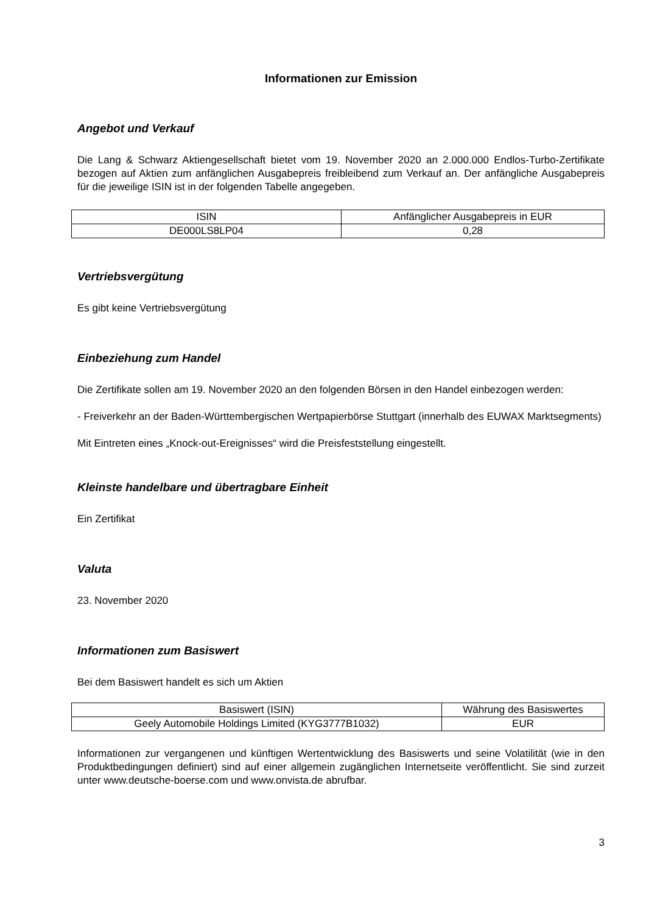Informationen zur Emission
Angebot und Verkauf
Die Lang & Schwarz Aktiengesellschaft bietet vom 19. November 2020 an 2.000.000 Endlos-Turbo-Zertifikate bezogen auf Aktien zum anfänglichen Ausgabepreis freibleibend zum Verkauf an. Der anfängliche Ausgabepreis für die jeweilige ISIN ist in der folgenden Tabelle angegeben.
| ISIN | Anfänglicher Ausgabepreis in EUR |
| --- | --- |
| DE000LS8LP04 | 0,28 |
Vertriebsvergütung
Es gibt keine Vertriebsvergütung
Einbeziehung zum Handel
Die Zertifikate sollen am 19. November 2020 an den folgenden Börsen in den Handel einbezogen werden:
- Freiverkehr an der Baden-Württembergischen Wertpapierbörse Stuttgart (innerhalb des EUWAX Marktsegments)
Mit Eintreten eines „Knock-out-Ereignisses“ wird die Preisfeststellung eingestellt.
Kleinste handelbare und übertragbare Einheit
Ein Zertifikat
Valuta
23. November 2020
Informationen zum Basiswert
Bei dem Basiswert handelt es sich um Aktien
| Basiswert (ISIN) | Währung des Basiswertes |
| --- | --- |
| Geely Automobile Holdings Limited (KYG3777B1032) | EUR |
Informationen zur vergangenen und künftigen Wertentwicklung des Basiswerts und seine Volatilität (wie in den Produktbedingungen definiert) sind auf einer allgemein zugänglichen Internetseite veröffentlicht. Sie sind zurzeit unter www.deutsche-boerse.com und www.onvista.de abrufbar.
3